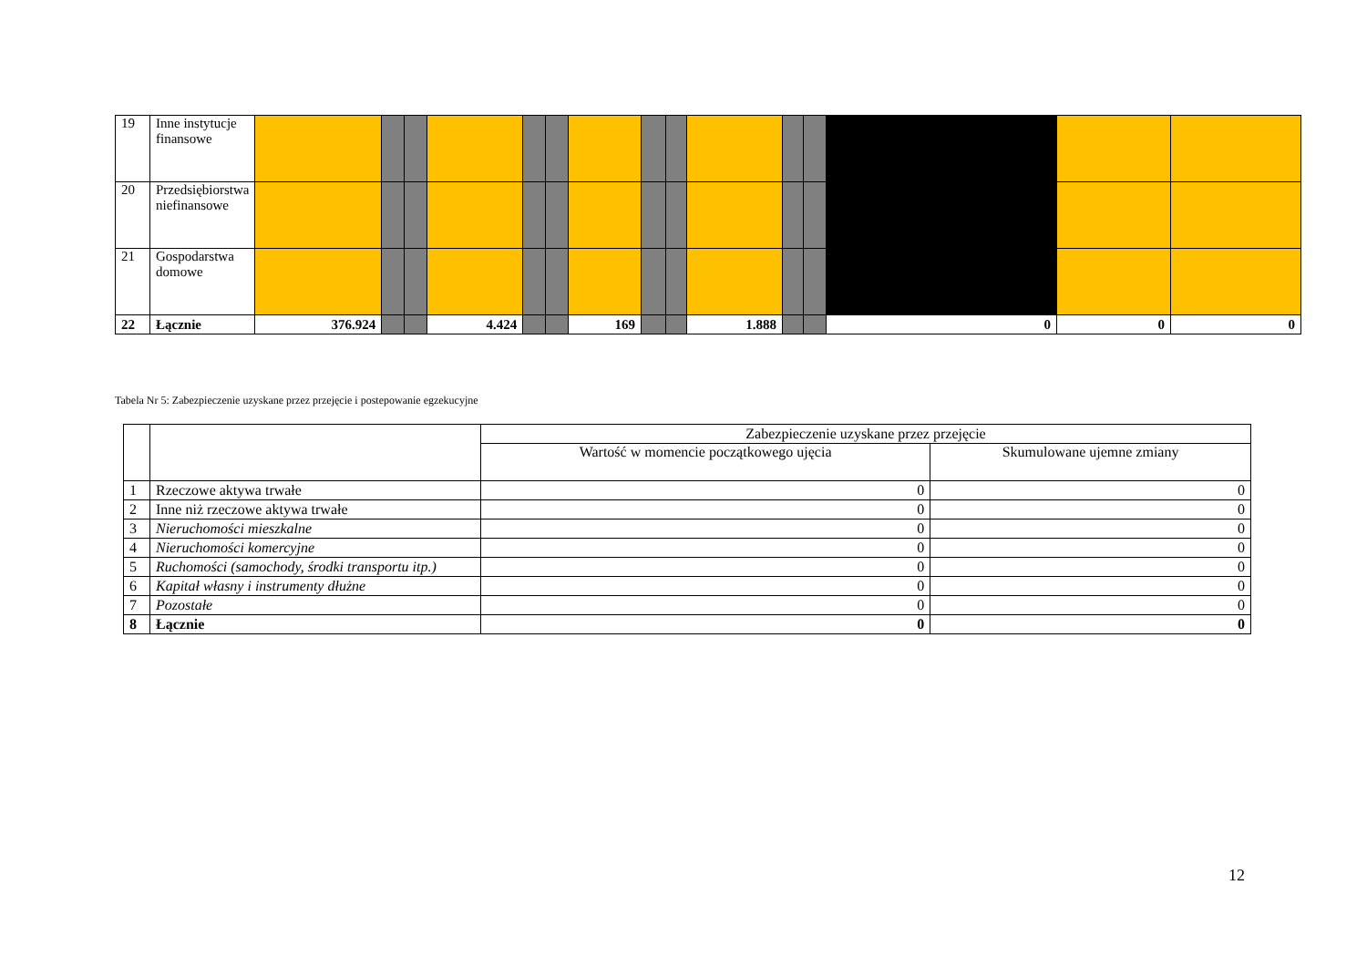| 19 | Inne instytucje finansowe | | | | | | | | | | | | | | | |
| 20 | Przedsiębiorstwa niefinansowe | | | | | | | | | | | | | | | |
| 21 | Gospodarstwa domowe | | | | | | | | | | | | | | | |
| 22 | Łącznie | 376.924 | | | 4.424 | | | 169 | | | 1.888 | | | 0 | 0 | 0 |
Tabela Nr 5: Zabezpieczenie uzyskane przez przejęcie i postepowanie egzekucyjne
| | | Zabezpieczenie uzyskane przez przejęcie | |
| | | Wartość w momencie początkowego ujęcia | Skumulowane ujemne zmiany |
| 1 | Rzeczowe aktywa trwałe | 0 | 0 |
| 2 | Inne niż rzeczowe aktywa trwałe | 0 | 0 |
| 3 | Nieruchomości mieszkalne | 0 | 0 |
| 4 | Nieruchomości komercyjne | 0 | 0 |
| 5 | Ruchomości (samochody, środki transportu itp.) | 0 | 0 |
| 6 | Kapitał własny i instrumenty dłużne | 0 | 0 |
| 7 | Pozostałe | 0 | 0 |
| 8 | Łącznie | 0 | 0 |
12